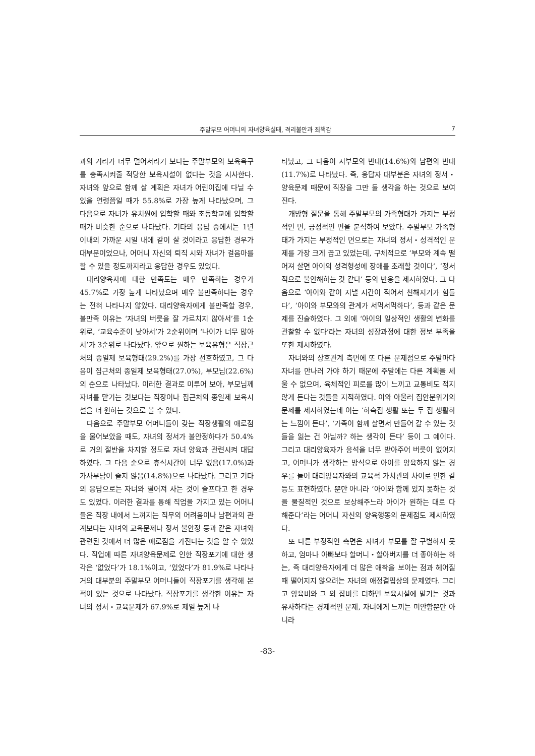주말부모 어머니의 자녀양육실태, 격리불안과 죄책감 7
과의 거리가 너무 멀어서라기 보다는 주말부모의 보육욕구를 충족시켜줄 적당한 보육시설이 없다는 것을 시사한다. 자녀와 앞으로 함께 살 계획은 자녀가 어린이집에 다닐 수 있을 연령쯤일 때가 55.8%로 가장 높게 나타났으며, 그 다음으로 자녀가 유치원에 입학할 때와 초등학교에 입학할 때가 비슷한 순으로 나타났다. 기타의 응답 중에서는 1년 이내의 가까운 시일 내에 같이 살 것이라고 응답한 경우가 대부분이었으나, 어머니 자신의 퇴직 시와 자녀가 걸음마를 할 수 있을 정도까지라고 응답한 경우도 있었다.
대리양육자에 대한 만족도는 매우 만족하는 경우가 45.7%로 가장 높게 나타났으며 매우 불만족하다는 경우는 전혀 나타나지 않았다. 대리양육자에게 불만족할 경우, 불만족 이유는 ‘자녀의 버릇을 잘 가르치지 않아서’를 1순위로, ‘교육수준이 낮아서’가 2순위이며 ‘나이가 너무 많아서’가 3순위로 나타났다. 앞으로 원하는 보육유형은 직장근처의 종일제 보육형태(29.2%)를 가장 선호하였고, 그 다음이 집근처의 종일제 보육형태(27.0%), 부모님(22.6%)의 순으로 나타났다. 이러한 결과로 미루어 보아, 부모님께 자녀를 맡기는 것보다는 직장이나 집근처의 종일제 보육시설을 더 원하는 것으로 볼 수 있다.
다음으로 주말부모 어머니들이 갖는 직장생활의 애로점을 물어보았을 때도, 자녀의 정서가 불안정하다가 50.4%로 거의 절반을 차지할 정도로 자녀 양육과 관련시켜 대답하였다. 그 다음 순으로 휴식시간이 너무 없음(17.0%)과 가사부담이 줄지 않음(14.8%)으로 나타났다. 그리고 기타의 응답으로는 자녀와 떨어져 사는 것이 슬프다고 한 경우도 있었다. 이러한 결과를 통해 직업을 가지고 있는 어머니들은 직장 내에서 느껴지는 직무의 어려움이나 남편과의 관계보다는 자녀의 교육문제나 정서 불안정 등과 같은 자녀와 관련된 것에서 더 많은 애로점을 가진다는 것을 알 수 있었다. 직업에 따른 자녀양육문제로 인한 직장포기에 대한 생각은 ‘없었다’가 18.1%이고, ‘있었다’가 81.9%로 나타나 거의 대부분의 주말부모 어머니들이 직장포기를 생각해 본 적이 있는 것으로 나타났다. 직장포기를 생각한 이유는 자녀의 정서・교육문제가 67.9%로 제일 높게 나
타났고, 그 다음이 시부모의 반대(14.6%)와 남편의 반대(11.7%)로 나타났다. 즉, 응답자 대부분은 자녀의 정서・양육문제 때문에 직장을 그만 둘 생각을 하는 것으로 보여진다.
개방형 질문을 통해 주말부모의 가족형태가 가지는 부정적인 면, 긍정적인 면을 분석하여 보았다. 주말부모 가족형태가 가지는 부정적인 면으로는 자녀의 정서・성격적인 문제를 가장 크게 꼽고 있었는데, 구체적으로 ‘부모와 계속 떨어져 살면 아이의 성격형성에 장애를 초래할 것이다’, ‘정서적으로 불안해하는 것 같다’ 등의 반응을 제시하였다. 그 다음으로 ‘아이와 같이 지낼 시간이 적어서 친해지기가 힘들다’, ‘아이와 부모와의 관계가 서먹서먹하다’, 등과 같은 문제를 진술하였다. 그 외에 ‘아이의 일상적인 생활의 변화를 관찰할 수 없다’라는 자녀의 성장과정에 대한 정보 부족을 또한 제시하였다.
자녀와의 상호관계 측면에 또 다른 문제점으로 주말마다 자녀를 만나러 가야 하기 때문에 주말에는 다른 계획을 세울 수 없으며, 육체적인 피로를 많이 느끼고 교통비도 적지 않게 든다는 것들을 지적하였다. 이와 아울러 집안분위기의 문제를 제시하였는데 이는 ‘하숙집 생활 또는 두 집 생활하는 느낌이 든다’, ‘가족이 함께 살면서 만들어 갈 수 있는 것들을 잃는 건 아닐까? 하는 생각이 든다’ 등이 그 예이다. 그리고 대리양육자가 응석을 너무 받아주어 버릇이 없어지고, 어머니가 생각하는 방식으로 아이를 양육하지 않는 경우를 들어 대리양육자와의 교육적 가치관의 차이로 인한 갈등도 표현하였다. 뿐만 아니라 ‘아이와 함께 있지 못하는 것을 물질적인 것으로 보상해주느라 아이가 원하는 대로 다 해준다’라는 어머니 자신의 양육행동의 문제점도 제시하였다.
또 다른 부정적인 측면은 자녀가 부모를 잘 구별하지 못하고, 엄마나 아빠보다 할머니・할아버지를 더 좋아하는 하는, 즉 대리양육자에게 더 많은 애착을 보이는 점과 헤어질 때 떨어지지 않으려는 자녀의 애정결핍상의 문제였다. 그리고 양육비와 그 외 잡비를 더하면 보육시설에 맡기는 것과 유사하다는 경제적인 문제, 자녀에게 느끼는 미안함뿐만 아니라
-83-